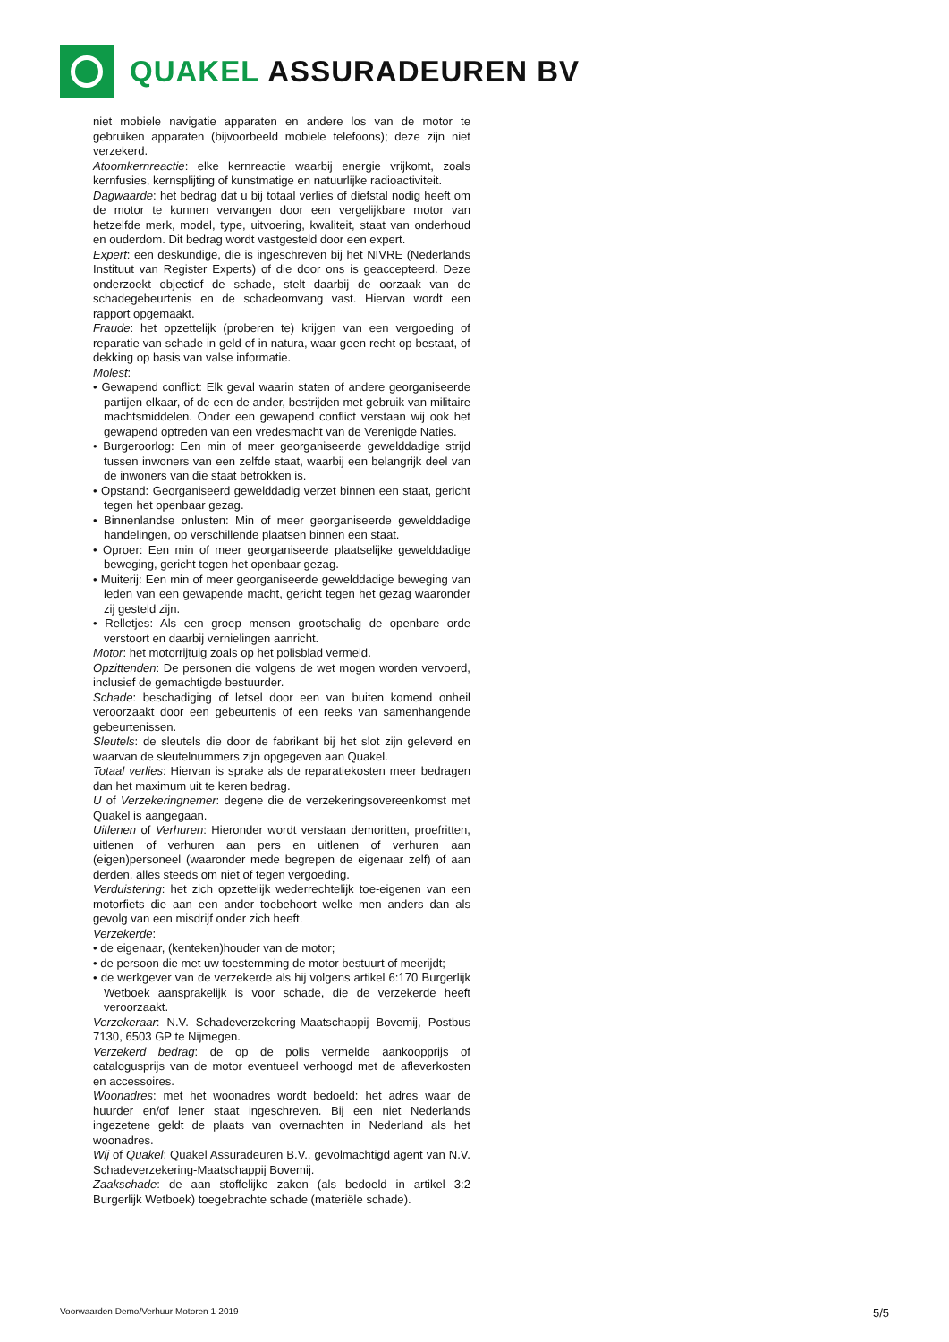QUAKEL ASSURADEUREN BV
niet mobiele navigatie apparaten en andere los van de motor te gebruiken apparaten (bijvoorbeeld mobiele telefoons); deze zijn niet verzekerd.
Atoomkernreactie: elke kernreactie waarbij energie vrijkomt, zoals kernfusies, kernsplijting of kunstmatige en natuurlijke radioactiviteit.
Dagwaarde: het bedrag dat u bij totaal verlies of diefstal nodig heeft om de motor te kunnen vervangen door een vergelijkbare motor van hetzelfde merk, model, type, uitvoering, kwaliteit, staat van onderhoud en ouderdom. Dit bedrag wordt vastgesteld door een expert.
Expert: een deskundige, die is ingeschreven bij het NIVRE (Nederlands Instituut van Register Experts) of die door ons is geaccepteerd. Deze onderzoekt objectief de schade, stelt daarbij de oorzaak van de schadegebeurtenis en de schadeomvang vast. Hiervan wordt een rapport opgemaakt.
Fraude: het opzettelijk (proberen te) krijgen van een vergoeding of reparatie van schade in geld of in natura, waar geen recht op bestaat, of dekking op basis van valse informatie.
Molest:
• Gewapend conflict: Elk geval waarin staten of andere georganiseerde partijen elkaar, of de een de ander, bestrijden met gebruik van militaire machtsmiddelen. Onder een gewapend conflict verstaan wij ook het gewapend optreden van een vredesmacht van de Verenigde Naties.
• Burgeroorlog: Een min of meer georganiseerde gewelddadige strijd tussen inwoners van een zelfde staat, waarbij een belangrijk deel van de inwoners van die staat betrokken is.
• Opstand: Georganiseerd gewelddadig verzet binnen een staat, gericht tegen het openbaar gezag.
• Binnenlandse onlusten: Min of meer georganiseerde gewelddadige handelingen, op verschillende plaatsen binnen een staat.
• Oproer: Een min of meer georganiseerde plaatselijke gewelddadige beweging, gericht tegen het openbaar gezag.
• Muiterij: Een min of meer georganiseerde gewelddadige beweging van leden van een gewapende macht, gericht tegen het gezag waaronder zij gesteld zijn.
• Relletjes: Als een groep mensen grootschalig de openbare orde verstoort en daarbij vernielingen aanricht.
Motor: het motorrijtuig zoals op het polisblad vermeld.
Opzittenden: De personen die volgens de wet mogen worden vervoerd, inclusief de gemachtigde bestuurder.
Schade: beschadiging of letsel door een van buiten komend onheil veroorzaakt door een gebeurtenis of een reeks van samenhangende gebeurtenissen.
Sleutels: de sleutels die door de fabrikant bij het slot zijn geleverd en waarvan de sleutelnummers zijn opgegeven aan Quakel.
Totaal verlies: Hiervan is sprake als de reparatiekosten meer bedragen dan het maximum uit te keren bedrag.
U of Verzekeringnemer: degene die de verzekeringsovereenkomst met Quakel is aangegaan.
Uitlenen of Verhuren: Hieronder wordt verstaan demoritten, proefritten, uitlenen of verhuren aan pers en uitlenen of verhuren aan (eigen)personeel (waaronder mede begrepen de eigenaar zelf) of aan derden, alles steeds om niet of tegen vergoeding.
Verduistering: het zich opzettelijk wederrechtelijk toe-eigenen van een motorfiets die aan een ander toebehoort welke men anders dan als gevolg van een misdrijf onder zich heeft.
Verzekerde:
• de eigenaar, (kenteken)houder van de motor;
• de persoon die met uw toestemming de motor bestuurt of meerijdt;
• de werkgever van de verzekerde als hij volgens artikel 6:170 Burgerlijk Wetboek aansprakelijk is voor schade, die de verzekerde heeft veroorzaakt.
Verzekeraar: N.V. Schadeverzekering-Maatschappij Bovemij, Postbus 7130, 6503 GP te Nijmegen.
Verzekerd bedrag: de op de polis vermelde aankoopprijs of catalogusprijs van de motor eventueel verhoogd met de afleverkosten en accessoires.
Woonadres: met het woonadres wordt bedoeld: het adres waar de huurder en/of lener staat ingeschreven. Bij een niet Nederlands ingezetene geldt de plaats van overnachten in Nederland als het woonadres.
Wij of Quakel: Quakel Assuradeuren B.V., gevolmachtigd agent van N.V. Schadeverzekering-Maatschappij Bovemij.
Zaakschade: de aan stoffelijke zaken (als bedoeld in artikel 3:2 Burgerlijk Wetboek) toegebrachte schade (materiële schade).
Voorwaarden Demo/Verhuur Motoren 1-2019 5/5